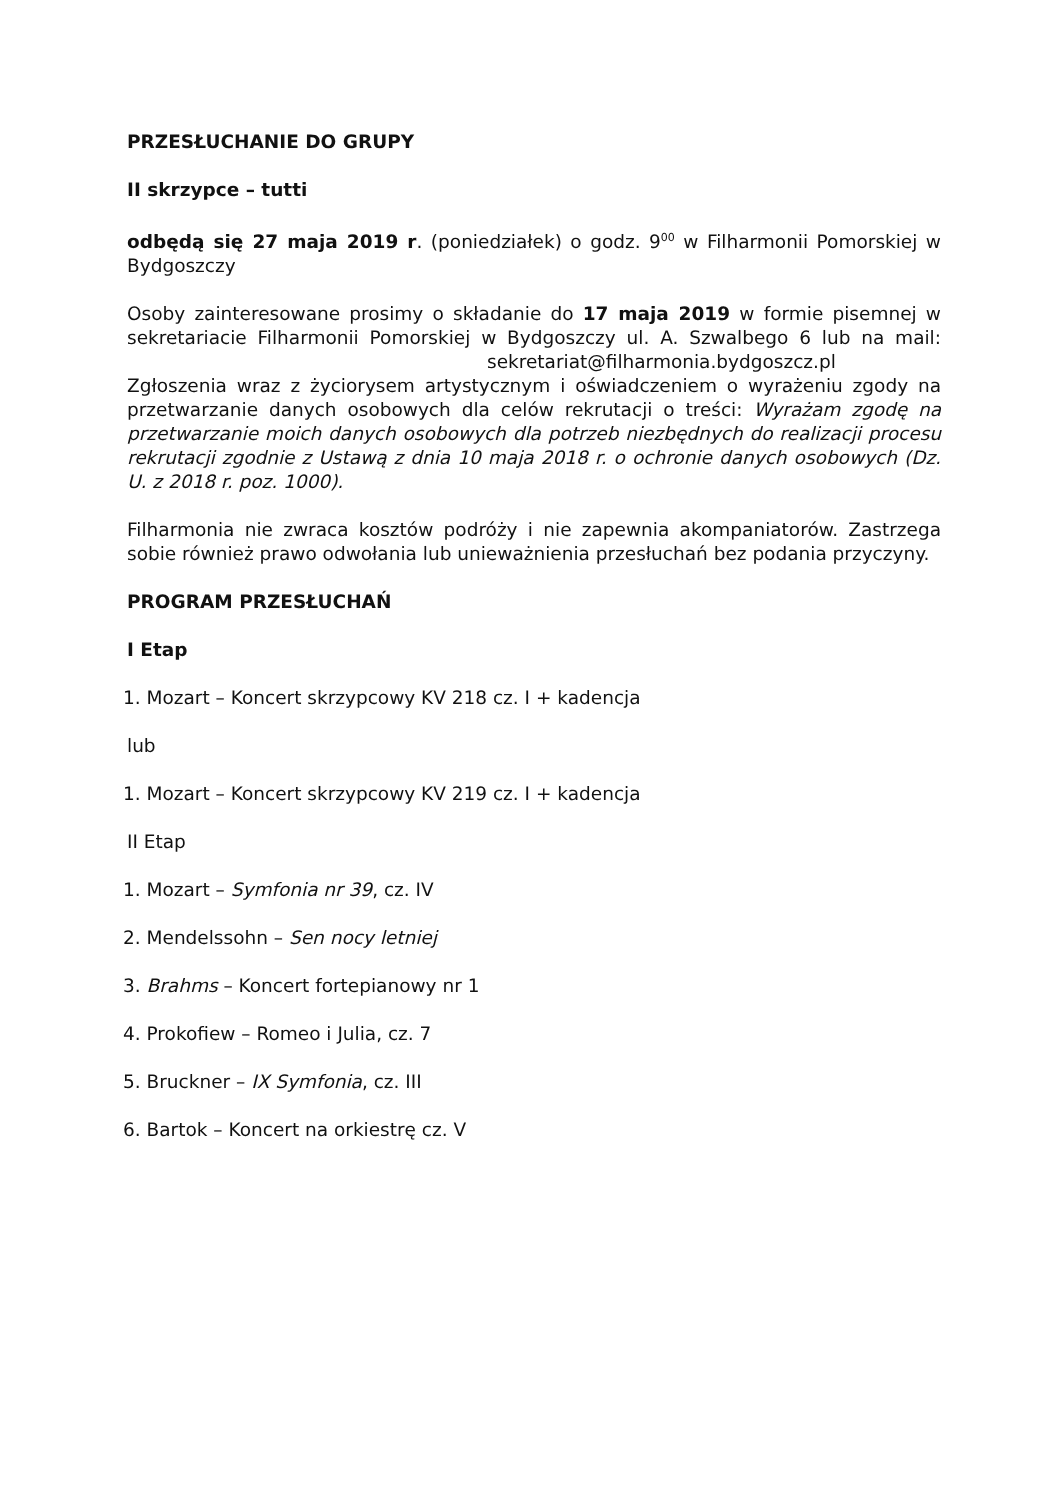PRZESŁUCHANIE DO GRUPY
II skrzypce – tutti
odbędą się 27 maja 2019 r. (poniedziałek) o godz. 9<sup>00</sup> w Filharmonii Pomorskiej w Bydgoszczy
Osoby zainteresowane prosimy o składanie do 17 maja 2019 w formie pisemnej w sekretariacie Filharmonii Pomorskiej w Bydgoszczy ul. A. Szwalbego 6 lub na mail: sekretariat@filharmonia.bydgoszcz.pl
Zgłoszenia wraz z życiorysem artystycznym i oświadczeniem o wyrażeniu zgody na przetwarzanie danych osobowych dla celów rekrutacji o treści: Wyrażam zgodę na przetwarzanie moich danych osobowych dla potrzeb niezbędnych do realizacji procesu rekrutacji zgodnie z Ustawą z dnia 10 maja 2018 r. o ochronie danych osobowych (Dz. U. z 2018 r. poz. 1000).
Filharmonia nie zwraca kosztów podróży i nie zapewnia akompaniatorów. Zastrzega sobie również prawo odwołania lub unieważnienia przesłuchań bez podania przyczyny.
PROGRAM PRZESŁUCHAŃ
I Etap
1. Mozart – Koncert skrzypcowy KV 218 cz. I + kadencja
lub
1. Mozart – Koncert skrzypcowy KV 219 cz. I + kadencja
II Etap
1. Mozart – Symfonia nr 39, cz. IV
2. Mendelssohn – Sen nocy letniej
3. Brahms – Koncert fortepianowy nr 1
4. Prokofiew – Romeo i Julia, cz. 7
5. Bruckner – IX Symfonia, cz. III
6. Bartok – Koncert na orkiestrę cz. V